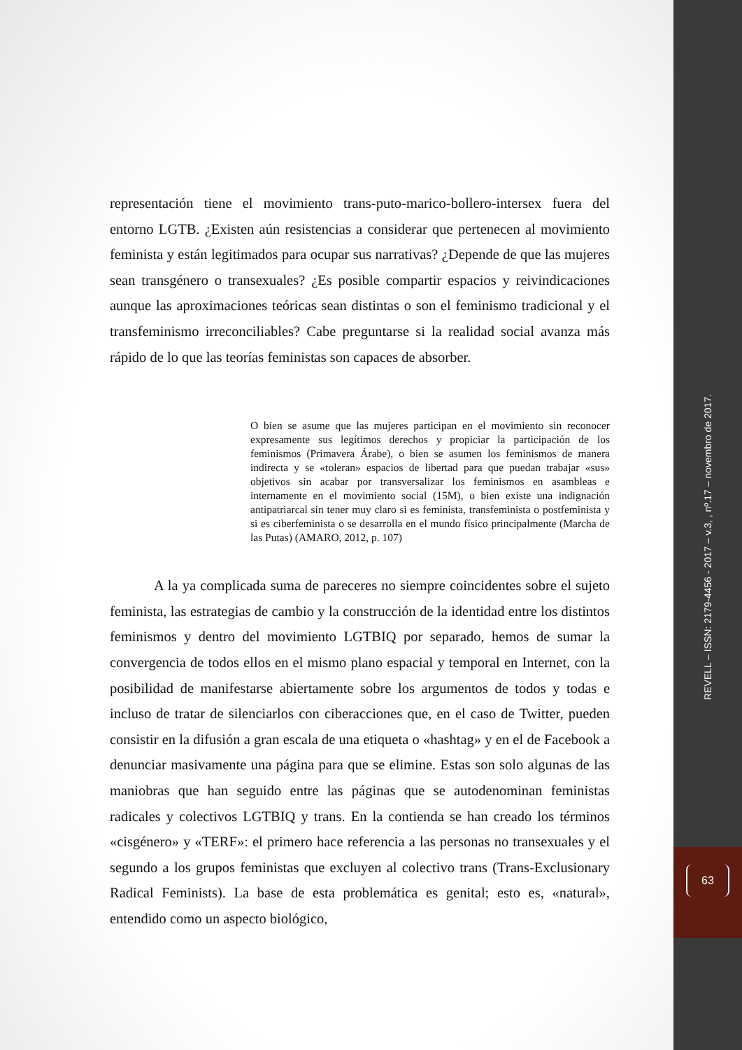representación tiene el movimiento trans-puto-marico-bollero-intersex fuera del entorno LGTB. ¿Existen aún resistencias a considerar que pertenecen al movimiento feminista y están legitimados para ocupar sus narrativas? ¿Depende de que las mujeres sean transgénero o transexuales? ¿Es posible compartir espacios y reivindicaciones aunque las aproximaciones teóricas sean distintas o son el feminismo tradicional y el transfeminismo irreconciliables? Cabe preguntarse si la realidad social avanza más rápido de lo que las teorías feministas son capaces de absorber.
O bien se asume que las mujeres participan en el movimiento sin reconocer expresamente sus legítimos derechos y propiciar la participación de los feminismos (Primavera Árabe), o bien se asumen los feminismos de manera indirecta y se «toleran» espacios de libertad para que puedan trabajar «sus» objetivos sin acabar por transversalizar los feminismos en asambleas e internamente en el movimiento social (15M), o bien existe una indignación antipatriarcal sin tener muy claro si es feminista, transfeminista o postfeminista y si es ciberfeminista o se desarrolla en el mundo físico principalmente (Marcha de las Putas) (AMARO, 2012, p. 107)
A la ya complicada suma de pareceres no siempre coincidentes sobre el sujeto feminista, las estrategias de cambio y la construcción de la identidad entre los distintos feminismos y dentro del movimiento LGTBIQ por separado, hemos de sumar la convergencia de todos ellos en el mismo plano espacial y temporal en Internet, con la posibilidad de manifestarse abiertamente sobre los argumentos de todos y todas e incluso de tratar de silenciarlos con ciberacciones que, en el caso de Twitter, pueden consistir en la difusión a gran escala de una etiqueta o «hashtag» y en el de Facebook a denunciar masivamente una página para que se elimine. Estas son solo algunas de las maniobras que han seguido entre las páginas que se autodenominan feministas radicales y colectivos LGTBIQ y trans. En la contienda se han creado los términos «cisgénero» y «TERF»: el primero hace referencia a las personas no transexuales y el segundo a los grupos feministas que excluyen al colectivo trans (Trans-Exclusionary Radical Feminists). La base de esta problemática es genital; esto es, «natural», entendido como un aspecto biológico,
REVELL – ISSN: 2179-4456 - 2017 – v.3, , nº.17 – novembro de 2017.
63